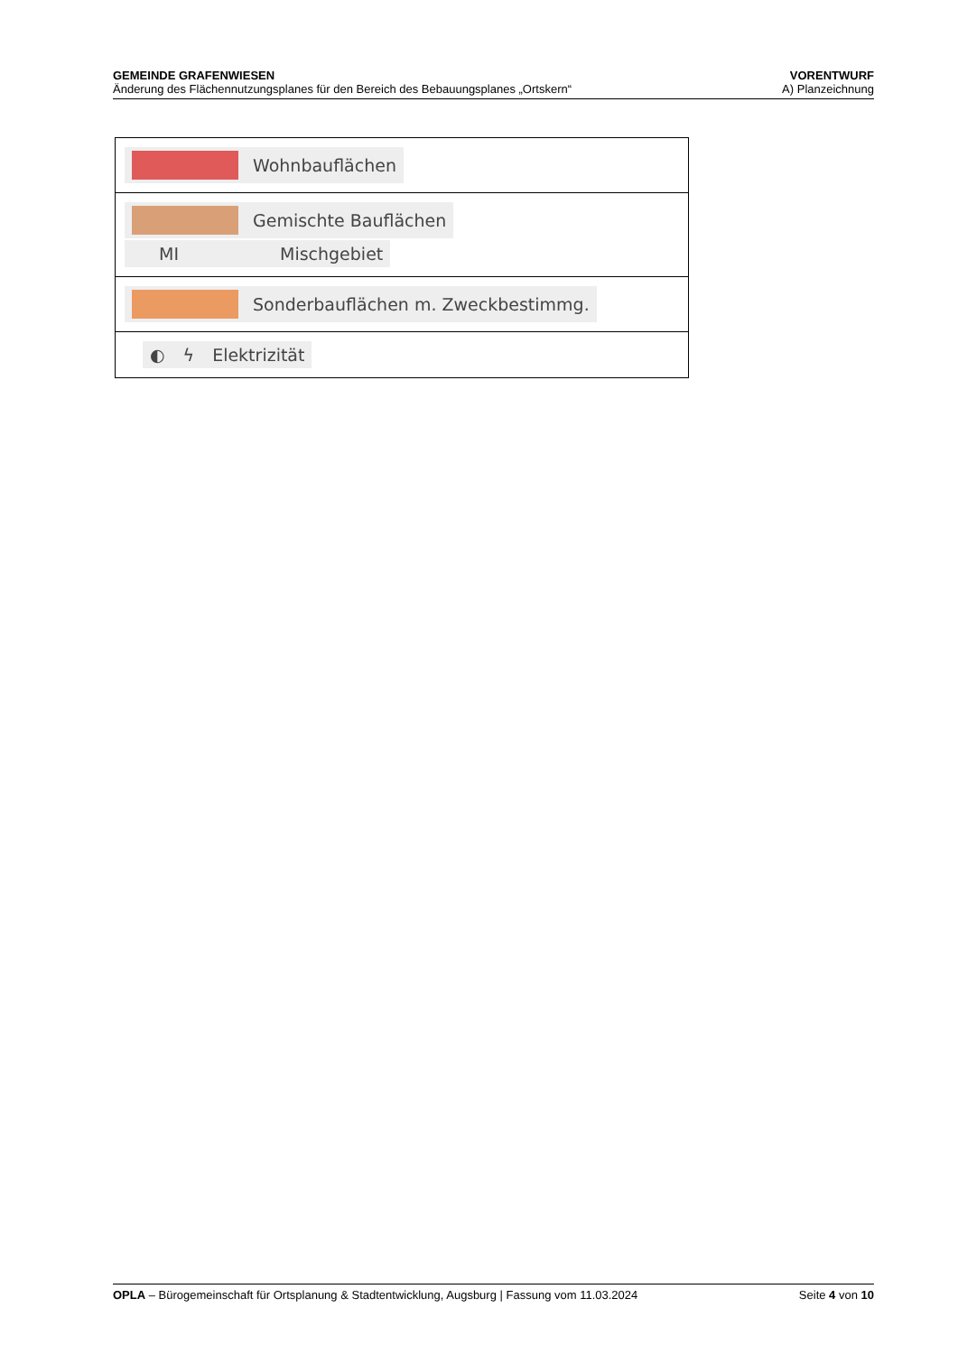GEMEINDE GRAFENWIESEN VORENTWURF
Änderung des Flächennutzungsplanes für den Bereich des Bebauungsplanes „Ortskern“A) Planzeichnung
| Wohnbauflächen |
| Gemischte Bauflächen MI Mischgebiet |
| Sonderbauflächen m. Zweckbestimmg. |
| ◐ ϟ Elektrizität |
OPLA – Bürogemeinschaft für Ortsplanung & Stadtentwicklung, Augsburg | Fassung vom 11.03.2024 Seite 4 von 10